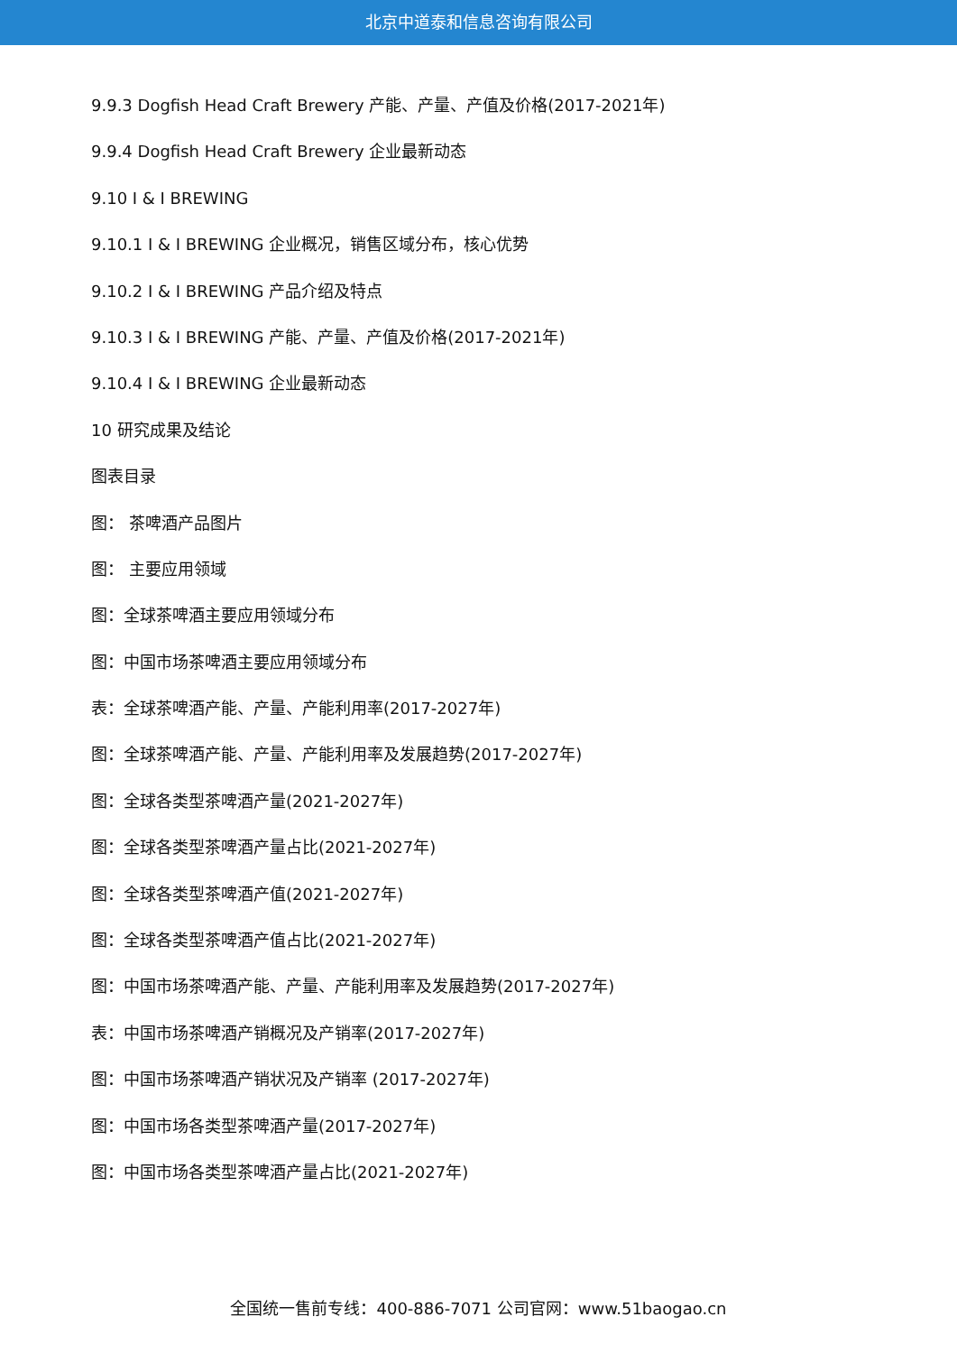北京中道泰和信息咨询有限公司
9.9.3 Dogfish Head Craft Brewery 产能、产量、产值及价格(2017-2021年)
9.9.4 Dogfish Head Craft Brewery 企业最新动态
9.10 I & I BREWING
9.10.1 I & I BREWING 企业概况，销售区域分布，核心优势
9.10.2 I & I BREWING 产品介绍及特点
9.10.3 I & I BREWING 产能、产量、产值及价格(2017-2021年)
9.10.4 I & I BREWING 企业最新动态
10 研究成果及结论
图表目录
图： 茶啤酒产品图片
图： 主要应用领域
图：全球茶啤酒主要应用领域分布
图：中国市场茶啤酒主要应用领域分布
表：全球茶啤酒产能、产量、产能利用率(2017-2027年)
图：全球茶啤酒产能、产量、产能利用率及发展趋势(2017-2027年)
图：全球各类型茶啤酒产量(2021-2027年)
图：全球各类型茶啤酒产量占比(2021-2027年)
图：全球各类型茶啤酒产值(2021-2027年)
图：全球各类型茶啤酒产值占比(2021-2027年)
图：中国市场茶啤酒产能、产量、产能利用率及发展趋势(2017-2027年)
表：中国市场茶啤酒产销概况及产销率(2017-2027年)
图：中国市场茶啤酒产销状况及产销率 (2017-2027年)
图：中国市场各类型茶啤酒产量(2017-2027年)
图：中国市场各类型茶啤酒产量占比(2021-2027年)
全国统一售前专线：400-886-7071 公司官网：www.51baogao.cn